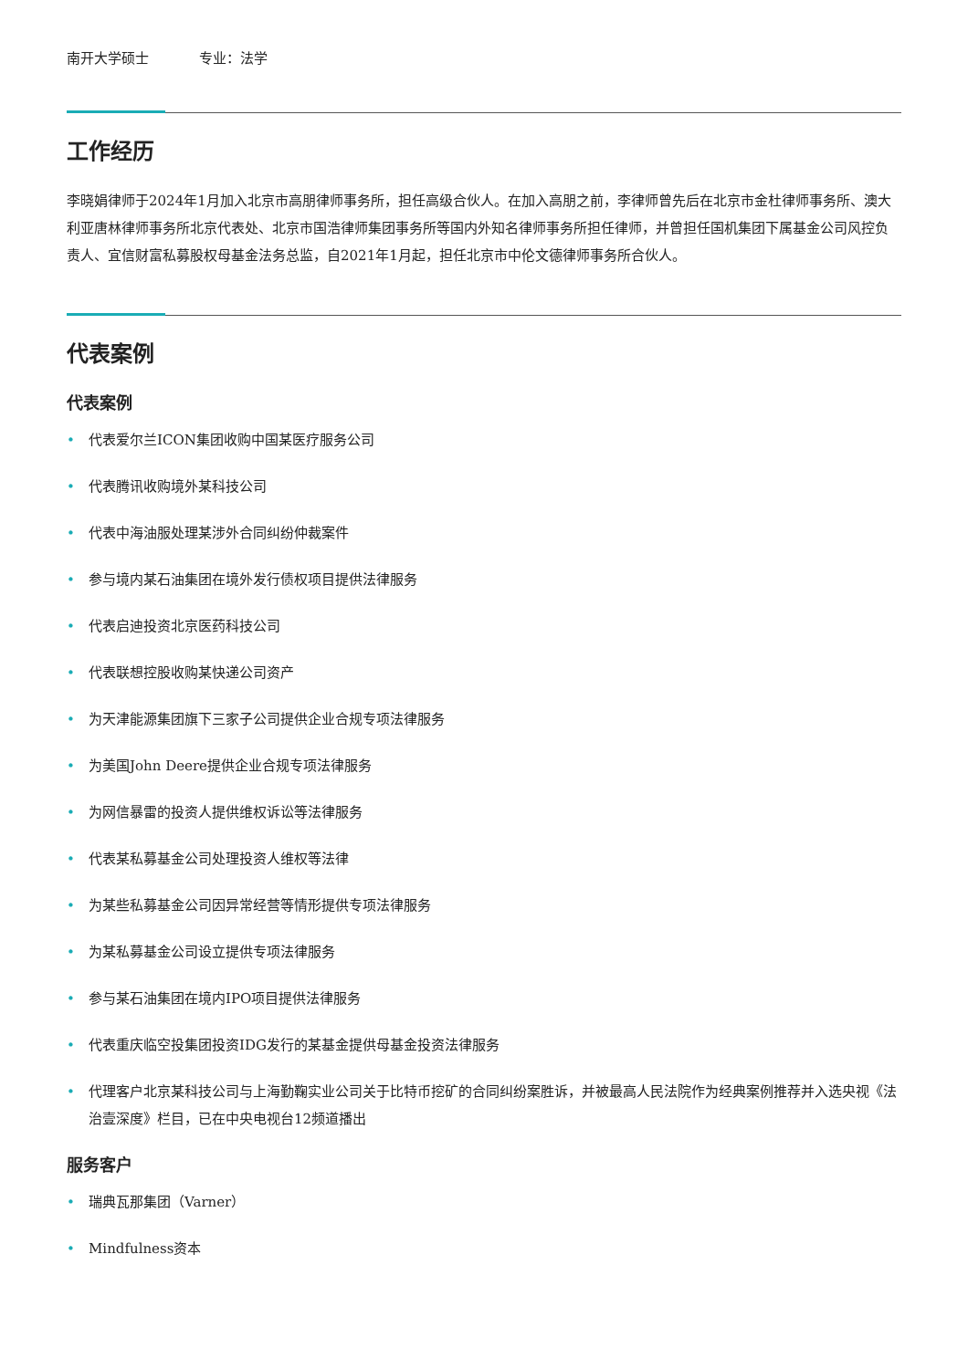南开大学硕士 专业：法学
工作经历
李晓娟律师于2024年1月加入北京市高朋律师事务所，担任高级合伙人。在加入高朋之前，李律师曾先后在北京市金杜律师事务所、澳大利亚唐林律师事务所北京代表处、北京市国浩律师集团事务所等国内外知名律师事务所担任律师，并曾担任国机集团下属基金公司风控负责人、宜信财富私募股权母基金法务总监，自2021年1月起，担任北京市中伦文德律师事务所合伙人。
代表案例
代表案例
• 代表爱尔兰ICON集团收购中国某医疗服务公司
• 代表腾讯收购境外某科技公司
• 代表中海油服处理某涉外合同纠纷仲裁案件
• 参与境内某石油集团在境外发行债权项目提供法律服务
• 代表启迪投资北京医药科技公司
• 代表联想控股收购某快递公司资产
• 为天津能源集团旗下三家子公司提供企业合规专项法律服务
• 为美国John Deere提供企业合规专项法律服务
• 为网信暴雷的投资人提供维权诉讼等法律服务
• 代表某私募基金公司处理投资人维权等法律
• 为某些私募基金公司因异常经营等情形提供专项法律服务
• 为某私募基金公司设立提供专项法律服务
• 参与某石油集团在境内IPO项目提供法律服务
• 代表重庆临空投集团投资IDG发行的某基金提供母基金投资法律服务
• 代理客户北京某科技公司与上海勤鞠实业公司关于比特币挖矿的合同纠纷案胜诉，并被最高人民法院作为经典案例推荐并入选央视《法治壹深度》栏目，已在中央电视台12频道播出
服务客户
• 瑞典瓦那集团（Varner）
• Mindfulness资本